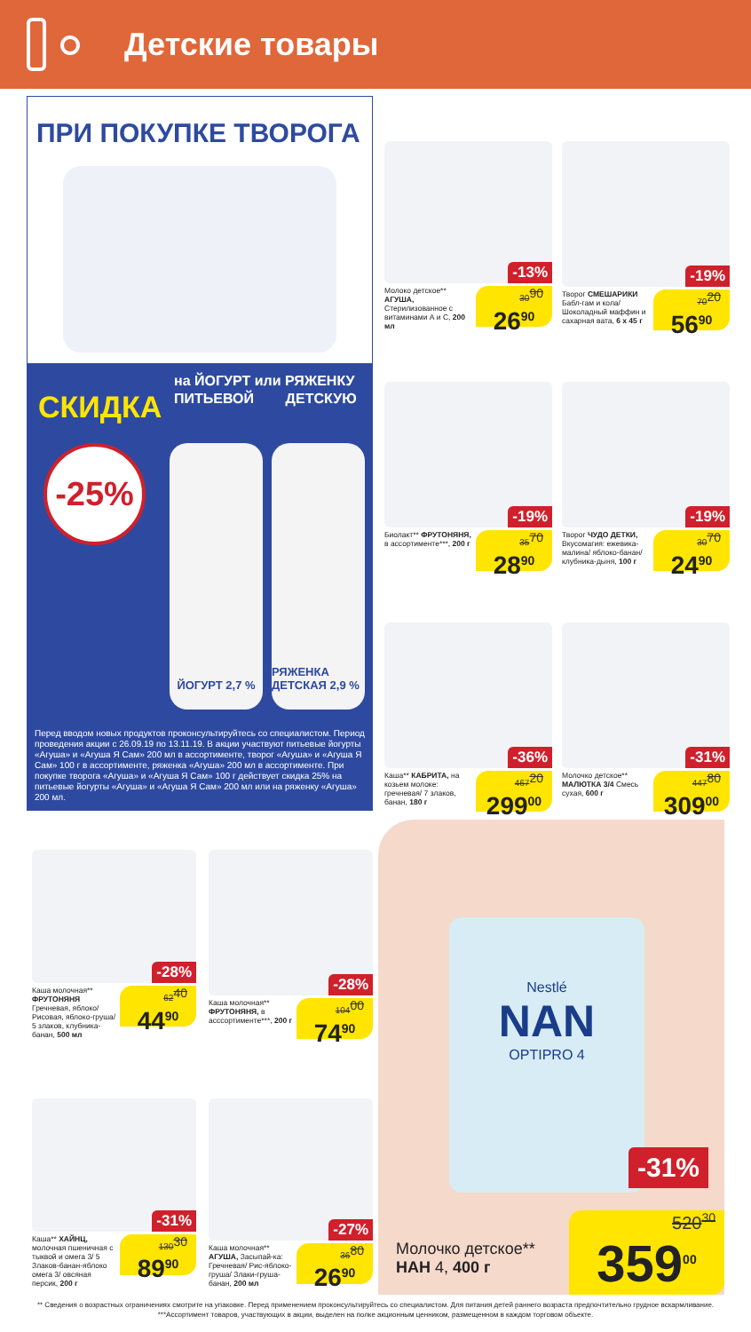Детские товары
ПРИ ПОКУПКЕ ТВОРОГА
СКИДКА
на ЙОГУРТ или РЯЖЕНКУ
ПИТЬЕВОЙ ДЕТСКУЮ
-25%
ЙОГУРТ 2,7 % РЯЖЕНКА ДЕТСКАЯ 2,9 %
Перед вводом новых продуктов проконсультируйтесь со специалистом. Период проведения акции с 26.09.19 по 13.11.19. В акции участвуют питьевые йогурты «Агуша» и «Агуша Я Сам» 200 мл в ассортименте, творог «Агуша» и «Агуша Я Сам» 100 г в ассортименте, ряженка «Агуша» 200 мл в ассортименте. При покупке творога «Агуша» и «Агуша Я Сам» 100 г действует скидка 25% на питьевые йогурты «Агуша» и «Агуша Я Сам» 200 мл или на ряженку «Агуша» 200 мл.
-13%
Молоко детское** АГУША, Стерилизованное с витаминами А и С, 200 мл
30<sup>90</sup>
26<sup>90</sup>
-19%
Творог СМЕШАРИКИ Бабл-гам и кола/ Шоколадный маффин и сахарная вата, 6 х 45 г
70<sup>20</sup>
56<sup>90</sup>
-19%
Биолакт** ФРУТОНЯНЯ, в ассортименте***, 200 г
35<sup>70</sup>
28<sup>90</sup>
-19%
Творог ЧУДО ДЕТКИ, Вкусомагия: ежевика-малина/ яблоко-банан/ клубника-дыня, 100 г
30<sup>70</sup>
24<sup>90</sup>
-36%
Каша** КАБРИТА, на козьем молоке: гречневая/ 7 злаков, банан, 180 г
467<sup>20</sup>
299<sup>00</sup>
-31%
Молочко детское** МАЛЮТКА 3/4 Смесь сухая, 600 г
447<sup>80</sup>
309<sup>00</sup>
-28%
Каша молочная** ФРУТОНЯНЯ Гречневая, яблоко/ Рисовая, яблоко-груша/ 5 злаков, клубника-банан, 500 мл
62<sup>40</sup>
44<sup>90</sup>
-28%
Каша молочная** ФРУТОНЯНЯ, в асссортименте***, 200 г
104<sup>00</sup>
74<sup>90</sup>
-31%
Каша** ХАЙНЦ, молочная пшеничная с тыквой и омега 3/ 5 Злаков-банан-яблоко омега 3/ овсяная персик, 200 г
130<sup>30</sup>
89<sup>90</sup>
-27%
Каша молочная** АГУША, Засыпай-ка: Гречневая/ Рис-яблоко-груша/ Злаки-груша-банан, 200 мл
36<sup>80</sup>
26<sup>90</sup>
Nestlé
NAN
OPTIPRO 4
-31%
Молочко детское**
НАН 4, 400 г
520<sup>30</sup>
359<sup>00</sup>
** Сведения о возрастных ограничениях смотрите на упаковке. Перед применением проконсультируйтесь со специалистом. Для питания детей раннего возраста предпочтительно грудное вскармливание.
***Ассортимент товаров, участвующих в акции, выделен на полке акционным ценником, размещенном в каждом торговом объекте.